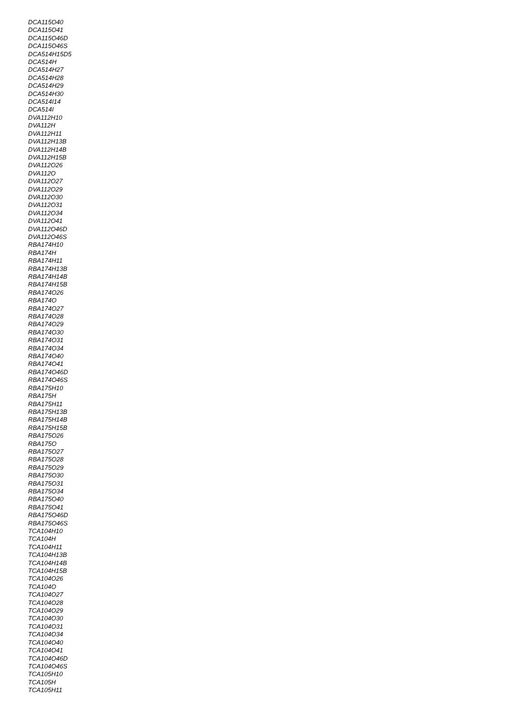DCA115O40
DCA115O41
DCA115O46D
DCA115O46S
DCA514H15D5
DCA514H
DCA514H27
DCA514H28
DCA514H29
DCA514H30
DCA514I14
DCA514I
DVA112H10
DVA112H
DVA112H11
DVA112H13B
DVA112H14B
DVA112H15B
DVA112O26
DVA112O
DVA112O27
DVA112O29
DVA112O30
DVA112O31
DVA112O34
DVA112O41
DVA112O46D
DVA112O46S
RBA174H10
RBA174H
RBA174H11
RBA174H13B
RBA174H14B
RBA174H15B
RBA174O26
RBA174O
RBA174O27
RBA174O28
RBA174O29
RBA174O30
RBA174O31
RBA174O34
RBA174O40
RBA174O41
RBA174O46D
RBA174O46S
RBA175H10
RBA175H
RBA175H11
RBA175H13B
RBA175H14B
RBA175H15B
RBA175O26
RBA175O
RBA175O27
RBA175O28
RBA175O29
RBA175O30
RBA175O31
RBA175O34
RBA175O40
RBA175O41
RBA175O46D
RBA175O46S
TCA104H10
TCA104H
TCA104H11
TCA104H13B
TCA104H14B
TCA104H15B
TCA104O26
TCA104O
TCA104O27
TCA104O28
TCA104O29
TCA104O30
TCA104O31
TCA104O34
TCA104O40
TCA104O41
TCA104O46D
TCA104O46S
TCA105H10
TCA105H
TCA105H11